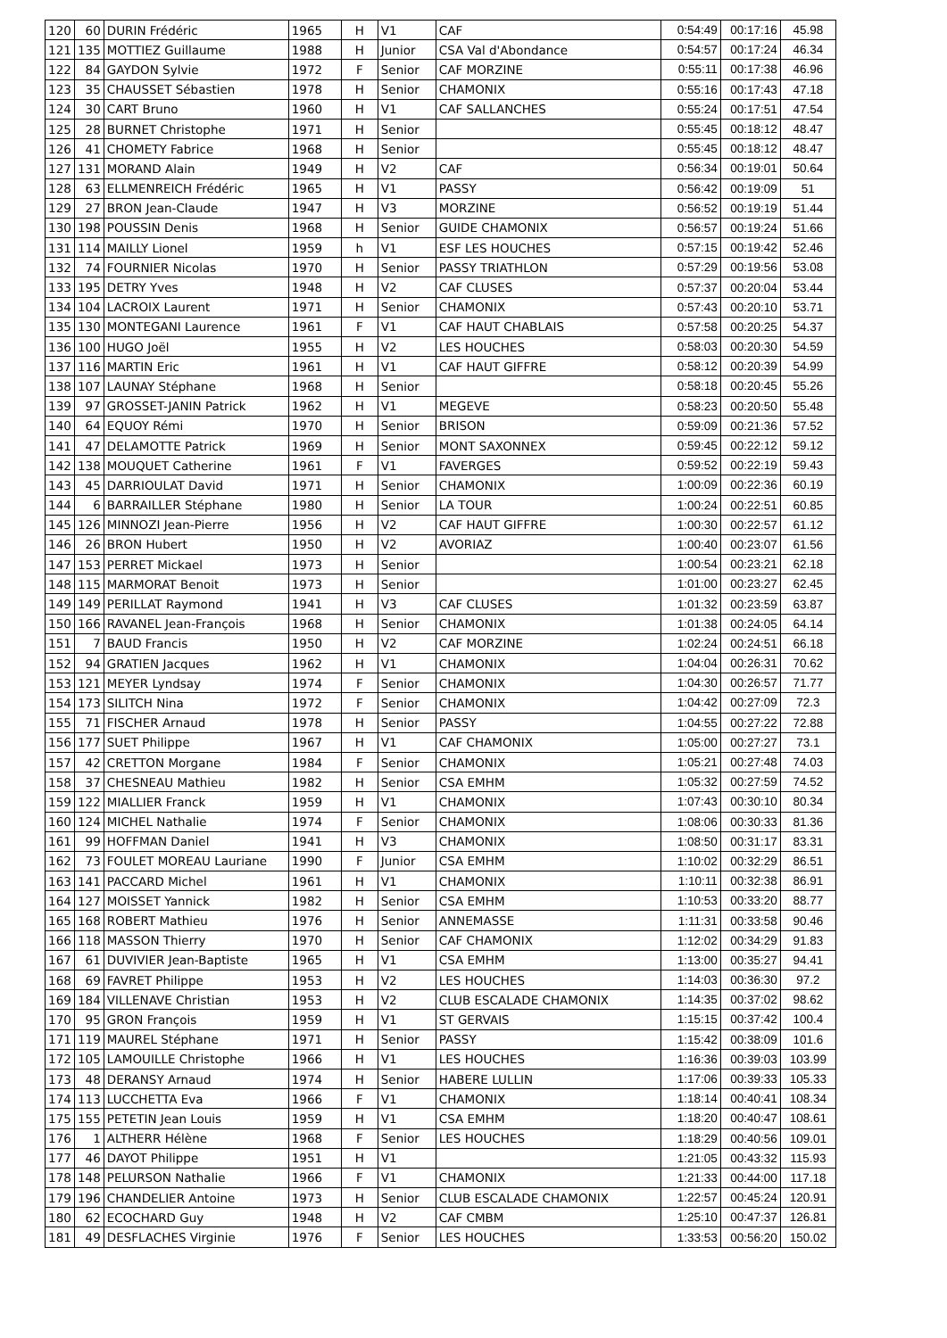| 120 | 60 | DURIN Frédéric | 1965 | H | V1 | CAF | 0:54:49 | 00:17:16 | 45.98 |
| 121 | 135 | MOTTIEZ Guillaume | 1988 | H | Junior | CSA Val d'Abondance | 0:54:57 | 00:17:24 | 46.34 |
| 122 | 84 | GAYDON Sylvie | 1972 | F | Senior | CAF MORZINE | 0:55:11 | 00:17:38 | 46.96 |
| 123 | 35 | CHAUSSET Sébastien | 1978 | H | Senior | CHAMONIX | 0:55:16 | 00:17:43 | 47.18 |
| 124 | 30 | CART Bruno | 1960 | H | V1 | CAF SALLANCHES | 0:55:24 | 00:17:51 | 47.54 |
| 125 | 28 | BURNET Christophe | 1971 | H | Senior | | 0:55:45 | 00:18:12 | 48.47 |
| 126 | 41 | CHOMETY Fabrice | 1968 | H | Senior | | 0:55:45 | 00:18:12 | 48.47 |
| 127 | 131 | MORAND Alain | 1949 | H | V2 | CAF | 0:56:34 | 00:19:01 | 50.64 |
| 128 | 63 | ELLMENREICH Frédéric | 1965 | H | V1 | PASSY | 0:56:42 | 00:19:09 | 51 |
| 129 | 27 | BRON Jean-Claude | 1947 | H | V3 | MORZINE | 0:56:52 | 00:19:19 | 51.44 |
| 130 | 198 | POUSSIN Denis | 1968 | H | Senior | GUIDE CHAMONIX | 0:56:57 | 00:19:24 | 51.66 |
| 131 | 114 | MAILLY Lionel | 1959 | h | V1 | ESF LES HOUCHES | 0:57:15 | 00:19:42 | 52.46 |
| 132 | 74 | FOURNIER Nicolas | 1970 | H | Senior | PASSY TRIATHLON | 0:57:29 | 00:19:56 | 53.08 |
| 133 | 195 | DETRY Yves | 1948 | H | V2 | CAF CLUSES | 0:57:37 | 00:20:04 | 53.44 |
| 134 | 104 | LACROIX Laurent | 1971 | H | Senior | CHAMONIX | 0:57:43 | 00:20:10 | 53.71 |
| 135 | 130 | MONTEGANI Laurence | 1961 | F | V1 | CAF HAUT CHABLAIS | 0:57:58 | 00:20:25 | 54.37 |
| 136 | 100 | HUGO Joël | 1955 | H | V2 | LES HOUCHES | 0:58:03 | 00:20:30 | 54.59 |
| 137 | 116 | MARTIN Eric | 1961 | H | V1 | CAF HAUT GIFFRE | 0:58:12 | 00:20:39 | 54.99 |
| 138 | 107 | LAUNAY Stéphane | 1968 | H | Senior | | 0:58:18 | 00:20:45 | 55.26 |
| 139 | 97 | GROSSET-JANIN Patrick | 1962 | H | V1 | MEGEVE | 0:58:23 | 00:20:50 | 55.48 |
| 140 | 64 | EQUOY Rémi | 1970 | H | Senior | BRISON | 0:59:09 | 00:21:36 | 57.52 |
| 141 | 47 | DELAMOTTE Patrick | 1969 | H | Senior | MONT SAXONNEX | 0:59:45 | 00:22:12 | 59.12 |
| 142 | 138 | MOUQUET Catherine | 1961 | F | V1 | FAVERGES | 0:59:52 | 00:22:19 | 59.43 |
| 143 | 45 | DARRIOULAT David | 1971 | H | Senior | CHAMONIX | 1:00:09 | 00:22:36 | 60.19 |
| 144 | 6 | BARRAILLER Stéphane | 1980 | H | Senior | LA TOUR | 1:00:24 | 00:22:51 | 60.85 |
| 145 | 126 | MINNOZI Jean-Pierre | 1956 | H | V2 | CAF HAUT GIFFRE | 1:00:30 | 00:22:57 | 61.12 |
| 146 | 26 | BRON Hubert | 1950 | H | V2 | AVORIAZ | 1:00:40 | 00:23:07 | 61.56 |
| 147 | 153 | PERRET Mickael | 1973 | H | Senior | | 1:00:54 | 00:23:21 | 62.18 |
| 148 | 115 | MARMORAT Benoit | 1973 | H | Senior | | 1:01:00 | 00:23:27 | 62.45 |
| 149 | 149 | PERILLAT Raymond | 1941 | H | V3 | CAF CLUSES | 1:01:32 | 00:23:59 | 63.87 |
| 150 | 166 | RAVANEL Jean-François | 1968 | H | Senior | CHAMONIX | 1:01:38 | 00:24:05 | 64.14 |
| 151 | 7 | BAUD Francis | 1950 | H | V2 | CAF MORZINE | 1:02:24 | 00:24:51 | 66.18 |
| 152 | 94 | GRATIEN Jacques | 1962 | H | V1 | CHAMONIX | 1:04:04 | 00:26:31 | 70.62 |
| 153 | 121 | MEYER Lyndsay | 1974 | F | Senior | CHAMONIX | 1:04:30 | 00:26:57 | 71.77 |
| 154 | 173 | SILITCH Nina | 1972 | F | Senior | CHAMONIX | 1:04:42 | 00:27:09 | 72.3 |
| 155 | 71 | FISCHER Arnaud | 1978 | H | Senior | PASSY | 1:04:55 | 00:27:22 | 72.88 |
| 156 | 177 | SUET Philippe | 1967 | H | V1 | CAF CHAMONIX | 1:05:00 | 00:27:27 | 73.1 |
| 157 | 42 | CRETTON Morgane | 1984 | F | Senior | CHAMONIX | 1:05:21 | 00:27:48 | 74.03 |
| 158 | 37 | CHESNEAU Mathieu | 1982 | H | Senior | CSA EMHM | 1:05:32 | 00:27:59 | 74.52 |
| 159 | 122 | MIALLIER Franck | 1959 | H | V1 | CHAMONIX | 1:07:43 | 00:30:10 | 80.34 |
| 160 | 124 | MICHEL Nathalie | 1974 | F | Senior | CHAMONIX | 1:08:06 | 00:30:33 | 81.36 |
| 161 | 99 | HOFFMAN Daniel | 1941 | H | V3 | CHAMONIX | 1:08:50 | 00:31:17 | 83.31 |
| 162 | 73 | FOULET MOREAU Lauriane | 1990 | F | Junior | CSA EMHM | 1:10:02 | 00:32:29 | 86.51 |
| 163 | 141 | PACCARD Michel | 1961 | H | V1 | CHAMONIX | 1:10:11 | 00:32:38 | 86.91 |
| 164 | 127 | MOISSET Yannick | 1982 | H | Senior | CSA EMHM | 1:10:53 | 00:33:20 | 88.77 |
| 165 | 168 | ROBERT Mathieu | 1976 | H | Senior | ANNEMASSE | 1:11:31 | 00:33:58 | 90.46 |
| 166 | 118 | MASSON Thierry | 1970 | H | Senior | CAF CHAMONIX | 1:12:02 | 00:34:29 | 91.83 |
| 167 | 61 | DUVIVIER Jean-Baptiste | 1965 | H | V1 | CSA EMHM | 1:13:00 | 00:35:27 | 94.41 |
| 168 | 69 | FAVRET Philippe | 1953 | H | V2 | LES HOUCHES | 1:14:03 | 00:36:30 | 97.2 |
| 169 | 184 | VILLENAVE Christian | 1953 | H | V2 | CLUB ESCALADE CHAMONIX | 1:14:35 | 00:37:02 | 98.62 |
| 170 | 95 | GRON François | 1959 | H | V1 | ST GERVAIS | 1:15:15 | 00:37:42 | 100.4 |
| 171 | 119 | MAUREL Stéphane | 1971 | H | Senior | PASSY | 1:15:42 | 00:38:09 | 101.6 |
| 172 | 105 | LAMOUILLE Christophe | 1966 | H | V1 | LES HOUCHES | 1:16:36 | 00:39:03 | 103.99 |
| 173 | 48 | DERANSY Arnaud | 1974 | H | Senior | HABERE LULLIN | 1:17:06 | 00:39:33 | 105.33 |
| 174 | 113 | LUCCHETTA Eva | 1966 | F | V1 | CHAMONIX | 1:18:14 | 00:40:41 | 108.34 |
| 175 | 155 | PETETIN Jean Louis | 1959 | H | V1 | CSA EMHM | 1:18:20 | 00:40:47 | 108.61 |
| 176 | 1 | ALTHERR Hélène | 1968 | F | Senior | LES HOUCHES | 1:18:29 | 00:40:56 | 109.01 |
| 177 | 46 | DAYOT Philippe | 1951 | H | V1 | | 1:21:05 | 00:43:32 | 115.93 |
| 178 | 148 | PELURSON Nathalie | 1966 | F | V1 | CHAMONIX | 1:21:33 | 00:44:00 | 117.18 |
| 179 | 196 | CHANDELIER Antoine | 1973 | H | Senior | CLUB ESCALADE CHAMONIX | 1:22:57 | 00:45:24 | 120.91 |
| 180 | 62 | ECOCHARD Guy | 1948 | H | V2 | CAF CMBM | 1:25:10 | 00:47:37 | 126.81 |
| 181 | 49 | DESFLACHES Virginie | 1976 | F | Senior | LES HOUCHES | 1:33:53 | 00:56:20 | 150.02 |